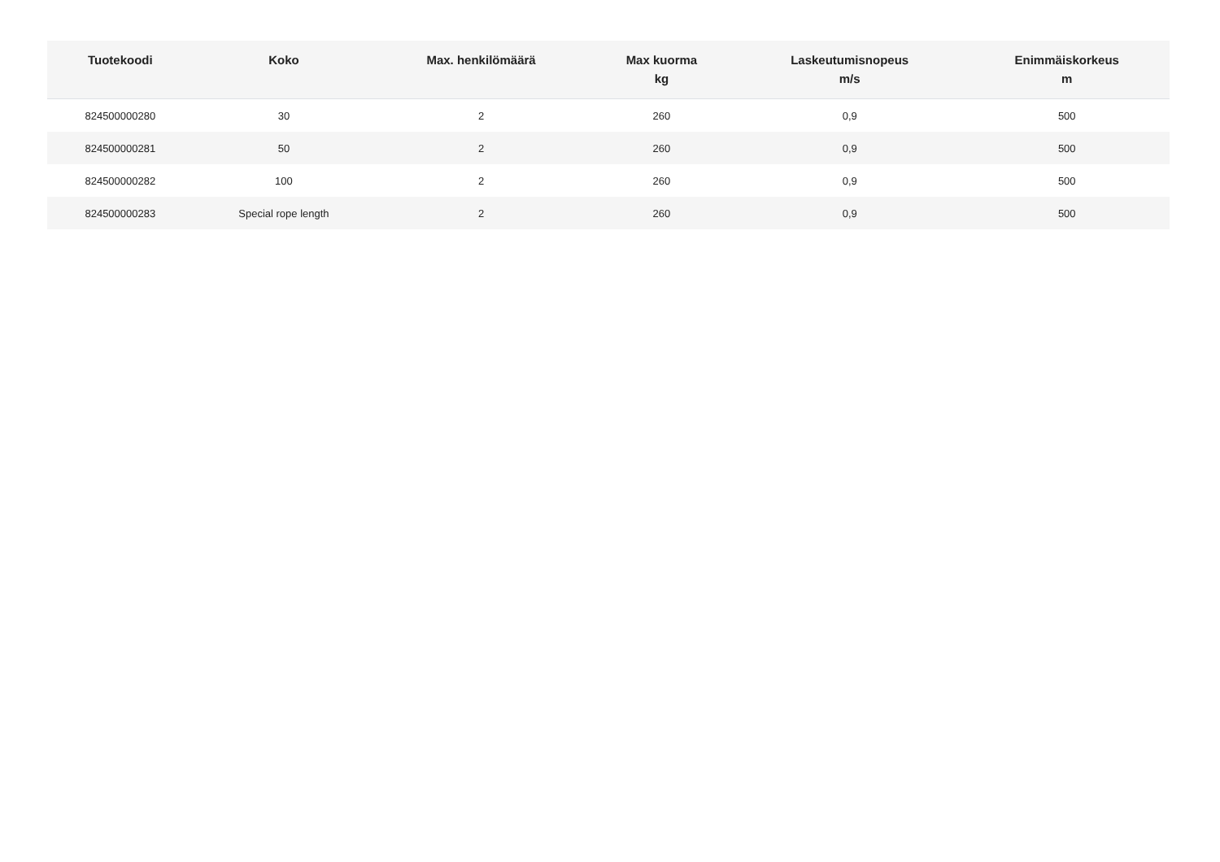| Tuotekoodi | Koko | Max. henkilömäärä | Max kuorma kg | Laskeutumisnopeus m/s | Enimmäiskorkeus m |
| --- | --- | --- | --- | --- | --- |
| 824500000280 | 30 | 2 | 260 | 0,9 | 500 |
| 824500000281 | 50 | 2 | 260 | 0,9 | 500 |
| 824500000282 | 100 | 2 | 260 | 0,9 | 500 |
| 824500000283 | Special rope length | 2 | 260 | 0,9 | 500 |